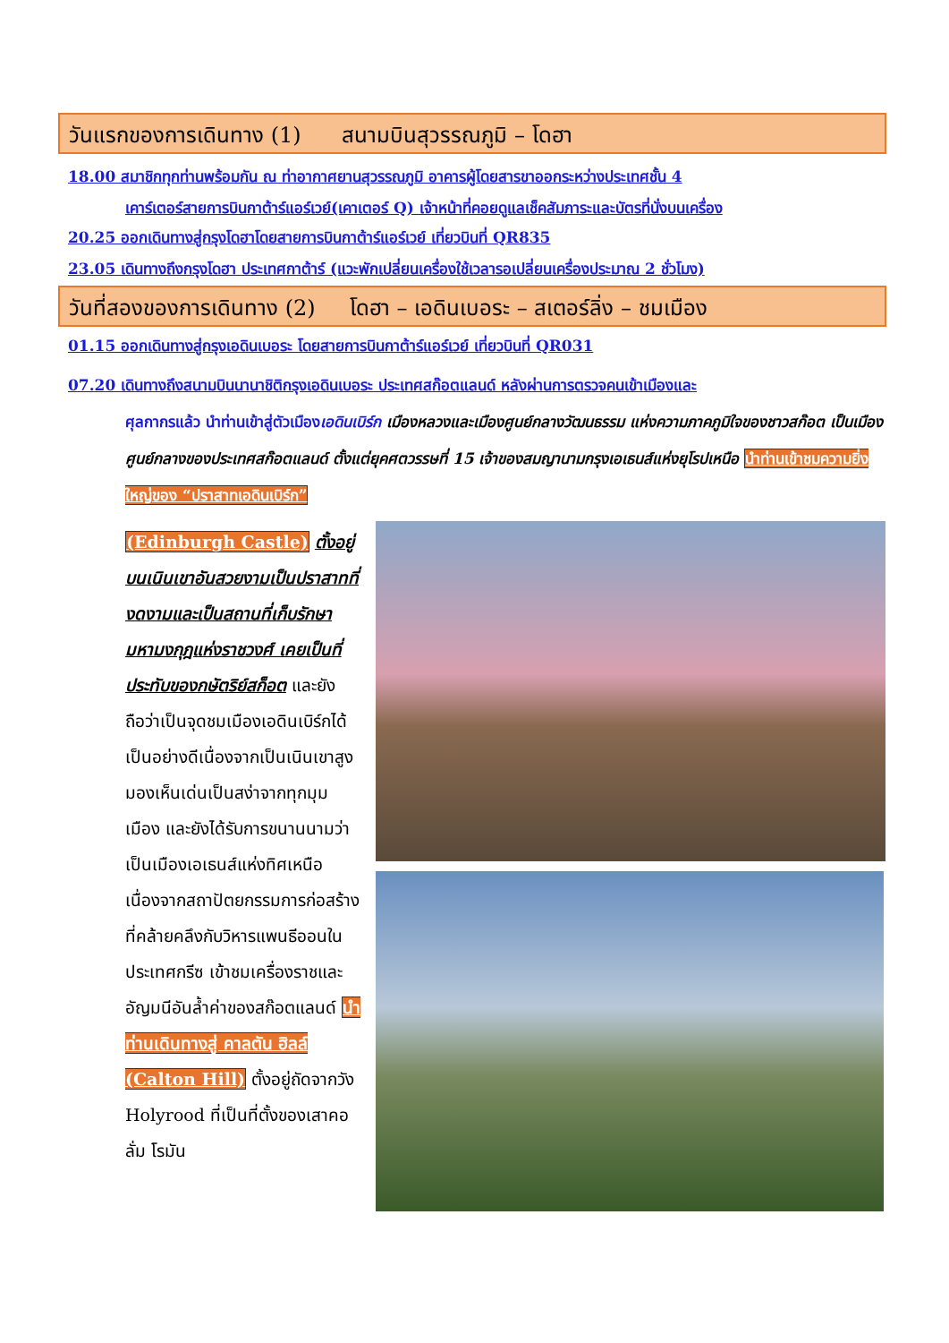วันแรกของการเดินทาง (1) สนามบินสุวรรณภูมิ – โดฮา
18.00 สมาชิกทุกท่านพร้อมกัน ณ ท่าอากาศยานสุวรรณภูมิ อาคารผู้โดยสารขาออกระหว่างประเทศชั้น 4
เคาร์เตอร์สายการบินกาต้าร์แอร์เวย์(เคาเตอร์ Q) เจ้าหน้าที่คอยดูแลเช็คสัมภาระและบัตรที่นั่งบนเครื่อง
20.25 ออกเดินทางสู่กรุงโดฮาโดยสายการบินกาต้าร์แอร์เวย์ เที่ยวบินที่ QR835
23.05 เดินทางถึงกรุงโดฮา ประเทศกาต้าร์ (แวะพักเปลี่ยนเครื่องใช้เวลารอเปลี่ยนเครื่องประมาณ 2 ชั่วโมง)
วันที่สองของการเดินทาง (2) โดฮา – เอดินเบอระ – สเตอร์ลิ่ง – ชมเมือง
01.15 ออกเดินทางสู่กรุงเอดินเบอระ โดยสายการบินกาต้าร์แอร์เวย์ เที่ยวบินที่ QR031
07.20 เดินทางถึงสนามบินนานาชิติกรุงเอดินเบอระ ประเทศสก๊อตแลนด์ หลังผ่านการตรวจคนเข้าเมืองและ
ศุลกากรแล้ว นำท่านเข้าสู่ตัวเมืองเอดินเบิร์ก เมืองหลวงและเมืองศูนย์กลางวัฒนธรรม แห่งความภาคภูมิใจของชาวสก๊อต เป็นเมืองศูนย์กลางของประเทศสก๊อตแลนด์ ตั้งแต่ยุคศตวรรษที่ 15 เจ้าของสมญานามกรุงเอเธนส์แห่งยุโรปเหนือ นำท่านเข้าชมความยิ่งใหญ่ของ “ปราสาทเอดินเบิร์ก”
(Edinburgh Castle) ตั้งอยู่บนเนินเขาอันสวยงามเป็นปราสาทที่งดงามและเป็นสถานที่เก็บรักษามหามงกุฎแห่งราชวงศ์ เคยเป็นที่ประทับของกษัตริย์สก็อต และยังถือว่าเป็นจุดชมเมืองเอดินเบิร์กได้เป็นอย่างดีเนื่องจากเป็นเนินเขาสูง มองเห็นเด่นเป็นสง่าจากทุกมุมเมือง และยังได้รับการขนานนามว่าเป็นเมืองเอเธนส์แห่งทิศเหนือเนื่องจากสถาปัตยกรรมการก่อสร้างที่คล้ายคลึงกับวิหารแพนธีออนในประเทศกรีซ เข้าชมเครื่องราชและอัญมนีอันล้ำค่าของสก๊อตแลนด์ นำท่านเดินทางสู่ คาลตัน ฮิลล์ (Calton Hill) ตั้งอยู่ถัดจากวัง Holyrood ที่เป็นที่ตั้งของเสาคอลั่ม โรมัน